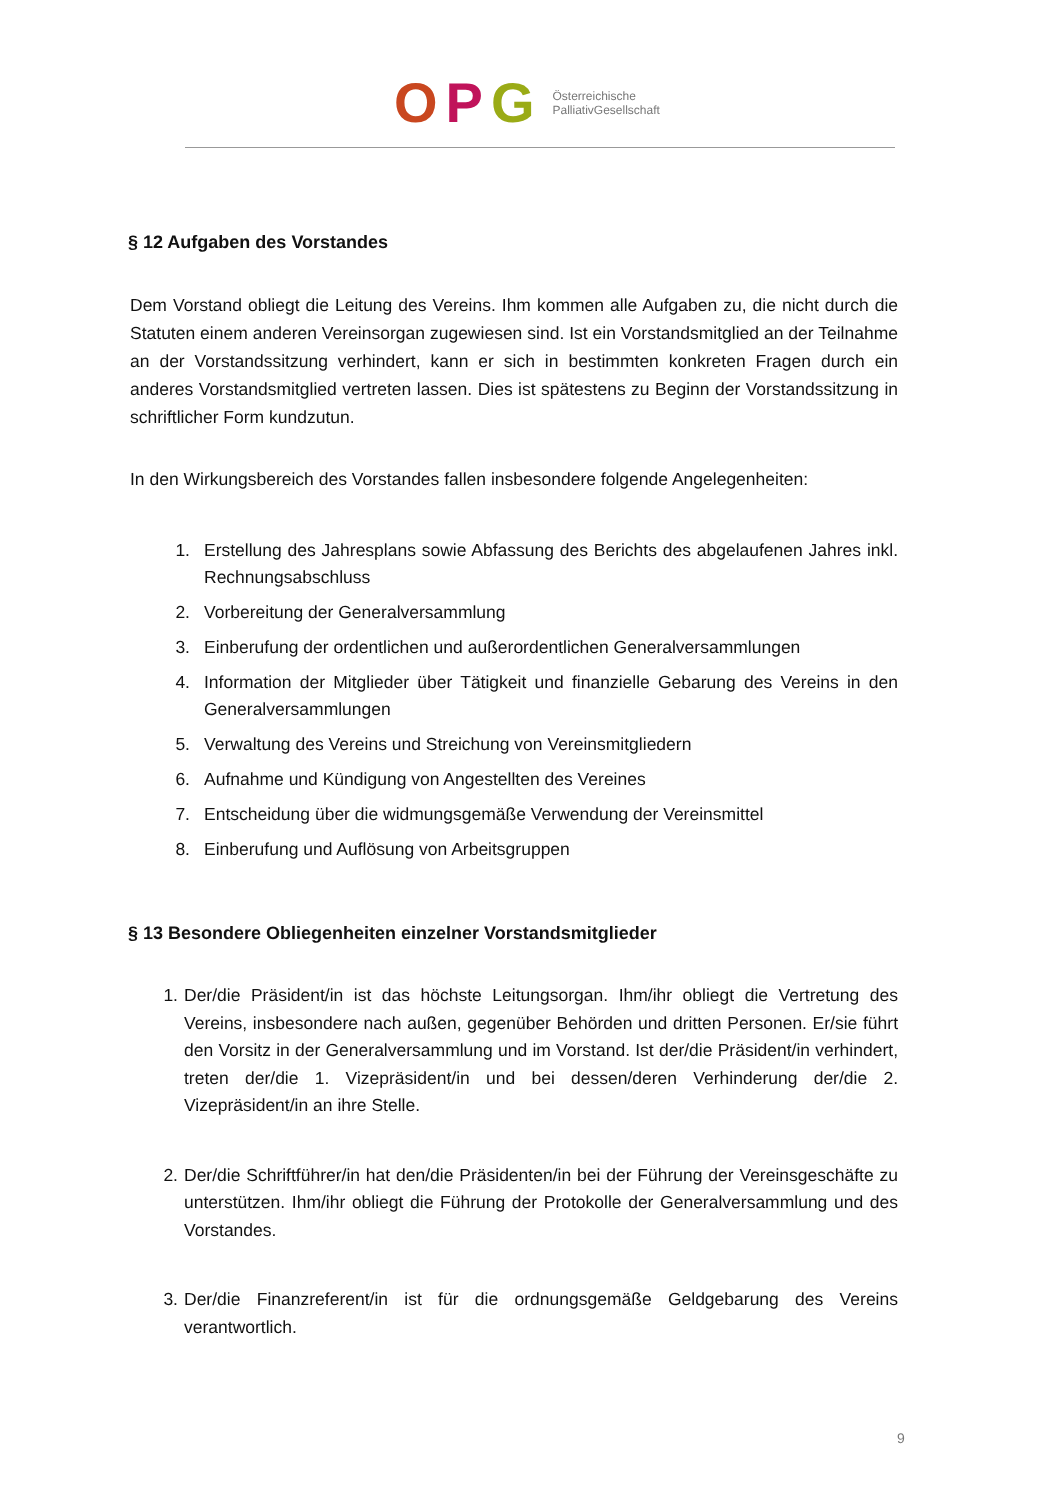OPG Österreichische
PalliativGesellschaft
§ 12 Aufgaben des Vorstandes
Dem Vorstand obliegt die Leitung des Vereins. Ihm kommen alle Aufgaben zu, die nicht durch die Statuten einem anderen Vereinsorgan zugewiesen sind. Ist ein Vorstandsmitglied an der Teilnahme an der Vorstandssitzung verhindert, kann er sich in bestimmten konkreten Fragen durch ein anderes Vorstandsmitglied vertreten lassen. Dies ist spätestens zu Beginn der Vorstandssitzung in schriftlicher Form kundzutun.
In den Wirkungsbereich des Vorstandes fallen insbesondere folgende Angelegenheiten:
1. Erstellung des Jahresplans sowie Abfassung des Berichts des abgelaufenen Jahres inkl. Rechnungsabschluss
2. Vorbereitung der Generalversammlung
3. Einberufung der ordentlichen und außerordentlichen Generalversammlungen
4. Information der Mitglieder über Tätigkeit und finanzielle Gebarung des Vereins in den Generalversammlungen
5. Verwaltung des Vereins und Streichung von Vereinsmitgliedern
6. Aufnahme und Kündigung von Angestellten des Vereines
7. Entscheidung über die widmungsgemäße Verwendung der Vereinsmittel
8. Einberufung und Auflösung von Arbeitsgruppen
§ 13 Besondere Obliegenheiten einzelner Vorstandsmitglieder
1. Der/die Präsident/in ist das höchste Leitungsorgan. Ihm/ihr obliegt die Vertretung des Vereins, insbesondere nach außen, gegenüber Behörden und dritten Personen. Er/sie führt den Vorsitz in der Generalversammlung und im Vorstand. Ist der/die Präsident/in verhindert, treten der/die 1. Vizepräsident/in und bei dessen/deren Verhinderung der/die 2. Vizepräsident/in an ihre Stelle.
2. Der/die Schriftführer/in hat den/die Präsidenten/in bei der Führung der Vereinsgeschäfte zu unterstützen. Ihm/ihr obliegt die Führung der Protokolle der Generalversammlung und des Vorstandes.
3. Der/die Finanzreferent/in ist für die ordnungsgemäße Geldgebarung des Vereins verantwortlich.
9